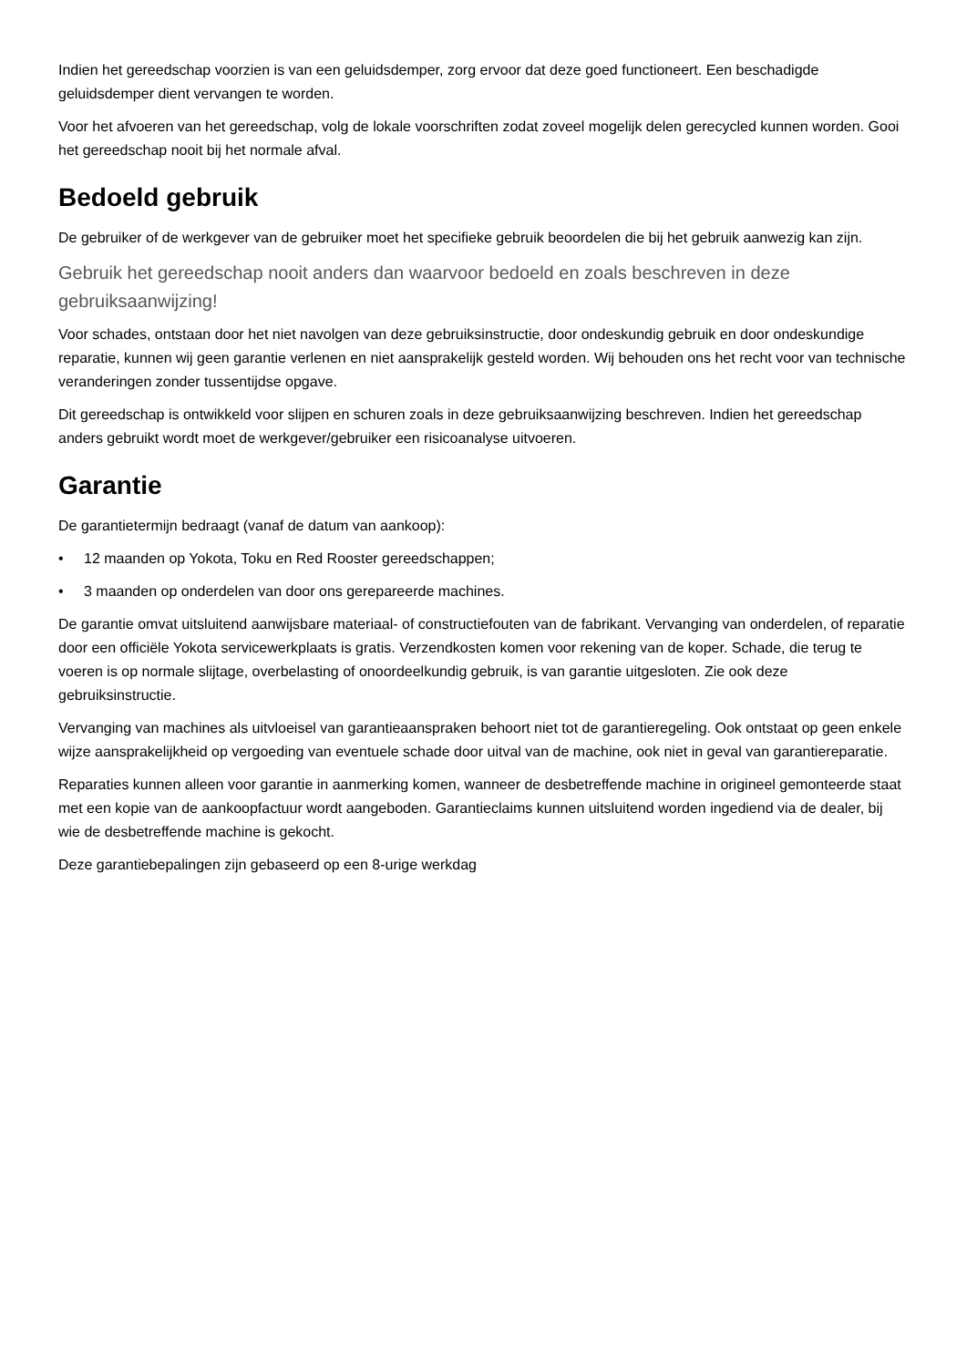Indien het gereedschap voorzien is van een geluidsdemper, zorg ervoor dat deze goed functioneert. Een beschadigde geluidsdemper dient vervangen te worden.
Voor het afvoeren van het gereedschap, volg de lokale voorschriften zodat zoveel mogelijk delen gerecycled kunnen worden. Gooi het gereedschap nooit bij het normale afval.
Bedoeld gebruik
De gebruiker of de werkgever van de gebruiker moet het specifieke gebruik beoordelen die bij het gebruik aanwezig kan zijn.
Gebruik het gereedschap nooit anders dan waarvoor bedoeld en zoals beschreven in deze gebruiksaanwijzing!
Voor schades, ontstaan door het niet navolgen van deze gebruiksinstructie, door ondeskundig gebruik en door ondeskundige reparatie, kunnen wij geen garantie verlenen en niet aansprakelijk gesteld worden. Wij behouden ons het recht voor van technische veranderingen zonder tussentijdse opgave.
Dit gereedschap is ontwikkeld voor slijpen en schuren zoals in deze gebruiksaanwijzing beschreven. Indien het gereedschap anders gebruikt wordt moet de werkgever/gebruiker een risicoanalyse uitvoeren.
Garantie
De garantietermijn bedraagt (vanaf de datum van aankoop):
• 12 maanden op Yokota, Toku en Red Rooster gereedschappen;
• 3 maanden op onderdelen van door ons gerepareerde machines.
De garantie omvat uitsluitend aanwijsbare materiaal- of constructiefouten van de fabrikant. Vervanging van onderdelen, of reparatie door een officiële Yokota servicewerkplaats is gratis. Verzendkosten komen voor rekening van de koper. Schade, die terug te voeren is op normale slijtage, overbelasting of onoordeelkundig gebruik, is van garantie uitgesloten. Zie ook deze gebruiksinstructie.
Vervanging van machines als uitvloeisel van garantieaanspraken behoort niet tot de garantieregeling. Ook ontstaat op geen enkele wijze aansprakelijkheid op vergoeding van eventuele schade door uitval van de machine, ook niet in geval van garantiereparatie.
Reparaties kunnen alleen voor garantie in aanmerking komen, wanneer de desbetreffende machine in origineel gemonteerde staat met een kopie van de aankoopfactuur wordt aangeboden. Garantieclaims kunnen uitsluitend worden ingediend via de dealer, bij wie de desbetreffende machine is gekocht.
Deze garantiebepalingen zijn gebaseerd op een 8-urige werkdag